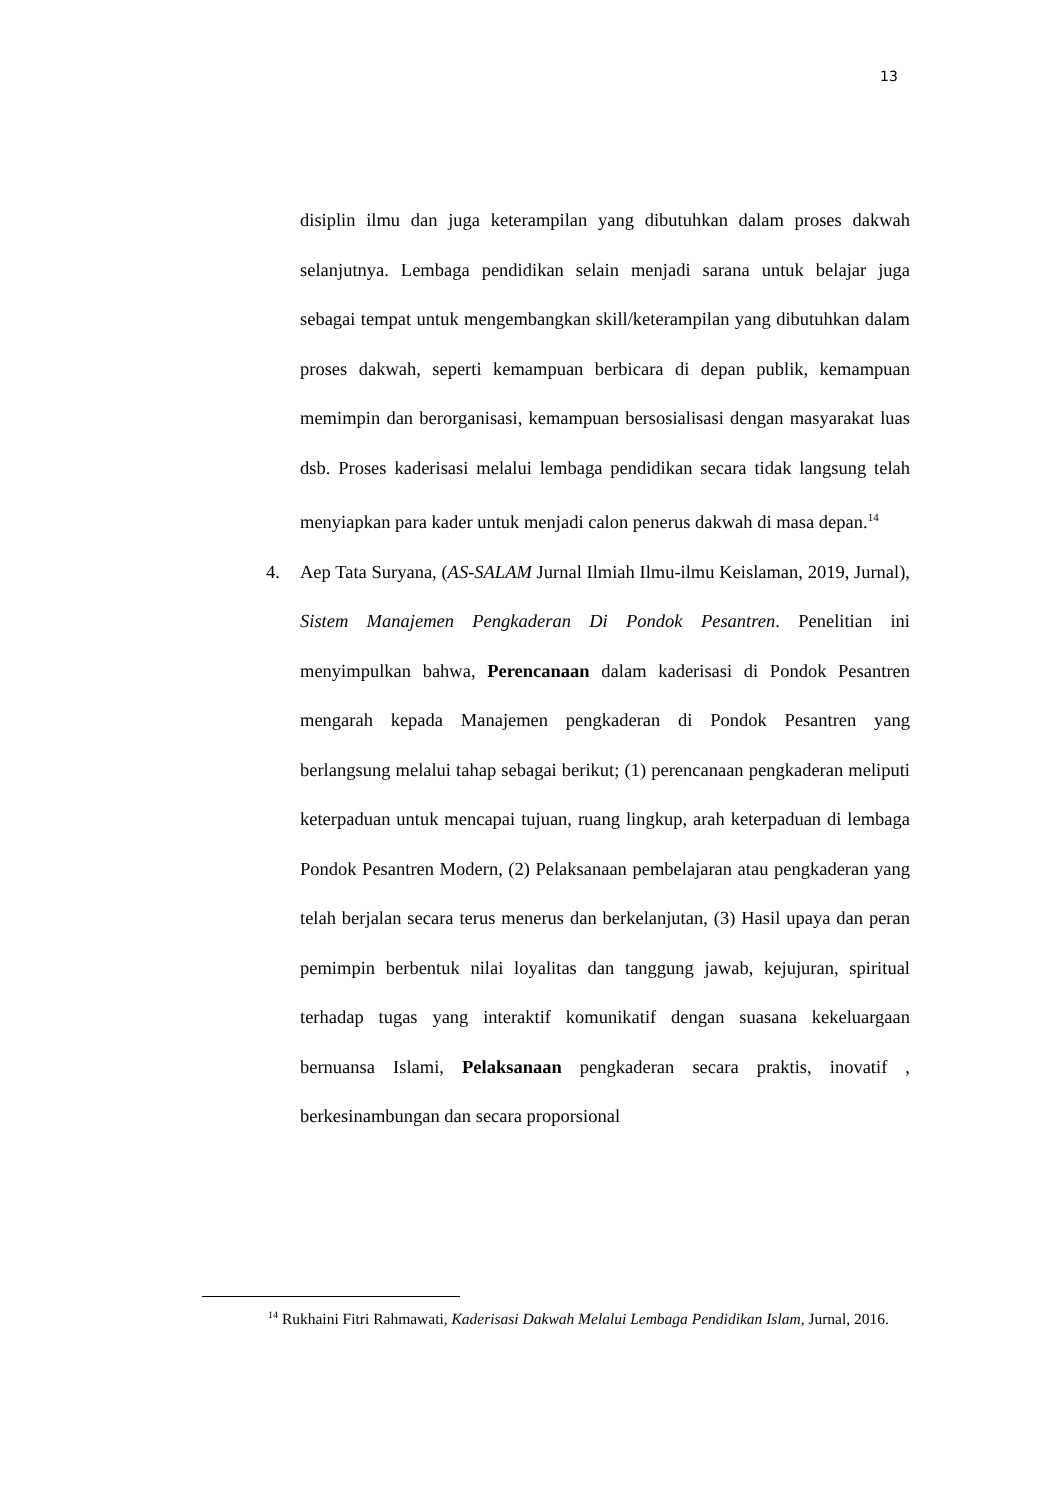13
disiplin ilmu dan juga keterampilan yang dibutuhkan dalam proses dakwah selanjutnya. Lembaga pendidikan selain menjadi sarana untuk belajar juga sebagai tempat untuk mengembangkan skill/keterampilan yang dibutuhkan dalam proses dakwah, seperti kemampuan berbicara di depan publik, kemampuan memimpin dan berorganisasi, kemampuan bersosialisasi dengan masyarakat luas dsb. Proses kaderisasi melalui lembaga pendidikan secara tidak langsung telah menyiapkan para kader untuk menjadi calon penerus dakwah di masa depan.<sup>14</sup>
4. Aep Tata Suryana, (AS-SALAM Jurnal Ilmiah Ilmu-ilmu Keislaman, 2019, Jurnal), Sistem Manajemen Pengkaderan Di Pondok Pesantren. Penelitian ini menyimpulkan bahwa, Perencanaan dalam kaderisasi di Pondok Pesantren mengarah kepada Manajemen pengkaderan di Pondok Pesantren yang berlangsung melalui tahap sebagai berikut; (1) perencanaan pengkaderan meliputi keterpaduan untuk mencapai tujuan, ruang lingkup, arah keterpaduan di lembaga Pondok Pesantren Modern, (2) Pelaksanaan pembelajaran atau pengkaderan yang telah berjalan secara terus menerus dan berkelanjutan, (3) Hasil upaya dan peran pemimpin berbentuk nilai loyalitas dan tanggung jawab, kejujuran, spiritual terhadap tugas yang interaktif komunikatif dengan suasana kekeluargaan bernuansa Islami, Pelaksanaan pengkaderan secara praktis, inovatif , berkesinambungan dan secara proporsional
<sup>14</sup> Rukhaini Fitri Rahmawati, Kaderisasi Dakwah Melalui Lembaga Pendidikan Islam, Jurnal, 2016.